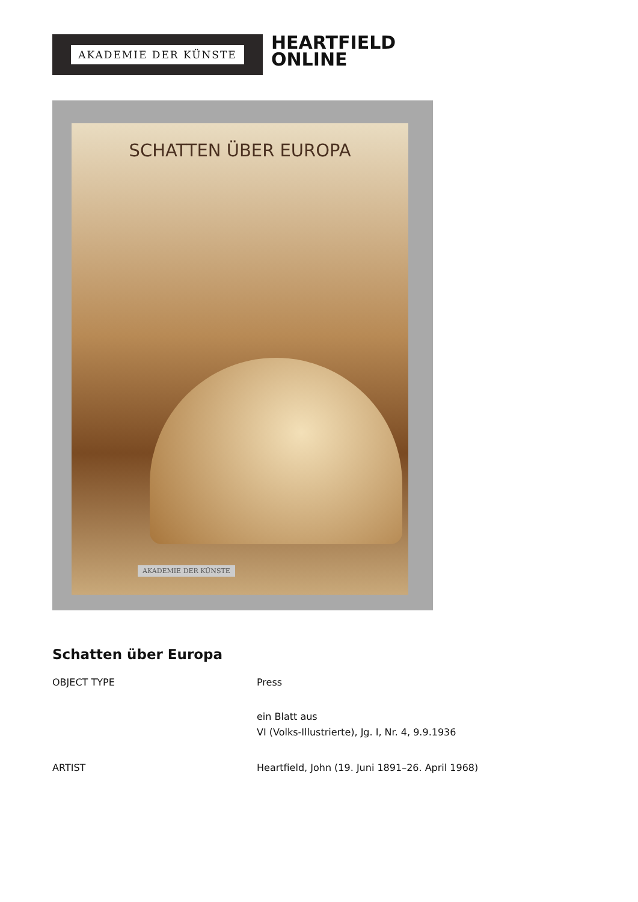AKADEMIE DER KÜNSTE
HEARTFIELD
ONLINE
SCHATTEN ÜBER EUROPA
AKADEMIE DER KÜNSTE
Schatten über Europa
| OBJECT TYPE | Press ein Blatt aus VI (Volks-Illustrierte), Jg. I, Nr. 4, 9.9.1936 |
| ARTIST | Heartfield, John (19. Juni 1891–26. April 1968) |